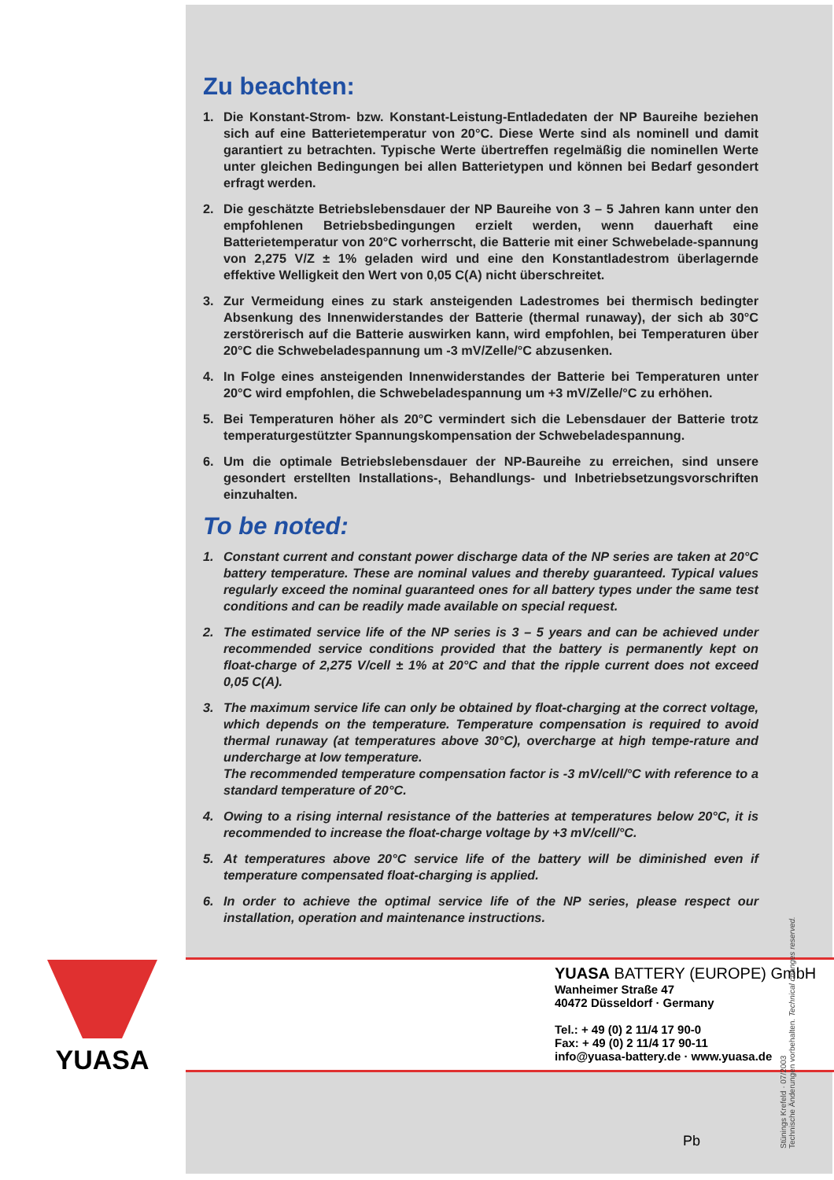Zu beachten:
1. Die Konstant-Strom- bzw. Konstant-Leistung-Entladedaten der NP Baureihe beziehen sich auf eine Batterietemperatur von 20°C. Diese Werte sind als nominell und damit garantiert zu betrachten. Typische Werte übertreffen regelmäßig die nominellen Werte unter gleichen Bedingungen bei allen Batterietypen und können bei Bedarf gesondert erfragt werden.
2. Die geschätzte Betriebslebensdauer der NP Baureihe von 3 – 5 Jahren kann unter den empfohlenen Betriebsbedingungen erzielt werden, wenn dauerhaft eine Batterietemperatur von 20°C vorherrscht, die Batterie mit einer Schwebelade-spannung von 2,275 V/Z ± 1% geladen wird und eine den Konstantladestrom überlagernde effektive Welligkeit den Wert von 0,05 C(A) nicht überschreitet.
3. Zur Vermeidung eines zu stark ansteigenden Ladestromes bei thermisch bedingter Absenkung des Innenwiderstandes der Batterie (thermal runaway), der sich ab 30°C zerstörerisch auf die Batterie auswirken kann, wird empfohlen, bei Temperaturen über 20°C die Schwebeladespannung um -3 mV/Zelle/°C abzusenken.
4. In Folge eines ansteigenden Innenwiderstandes der Batterie bei Temperaturen unter 20°C wird empfohlen, die Schwebeladespannung um +3 mV/Zelle/°C zu erhöhen.
5. Bei Temperaturen höher als 20°C vermindert sich die Lebensdauer der Batterie trotz temperaturgestützter Spannungskompensation der Schwebeladespannung.
6. Um die optimale Betriebslebensdauer der NP-Baureihe zu erreichen, sind unsere gesondert erstellten Installations-, Behandlungs- und Inbetriebsetzungsvorschriften einzuhalten.
To be noted:
1. Constant current and constant power discharge data of the NP series are taken at 20°C battery temperature. These are nominal values and thereby guaranteed. Typical values regularly exceed the nominal guaranteed ones for all battery types under the same test conditions and can be readily made available on special request.
2. The estimated service life of the NP series is 3 – 5 years and can be achieved under recommended service conditions provided that the battery is permanently kept on float-charge of 2,275 V/cell ± 1% at 20°C and that the ripple current does not exceed 0,05 C(A).
3. The maximum service life can only be obtained by float-charging at the correct voltage, which depends on the temperature. Temperature compensation is required to avoid thermal runaway (at temperatures above 30°C), overcharge at high tempe-rature and undercharge at low temperature.
The recommended temperature compensation factor is -3 mV/cell/°C with reference to a standard temperature of 20°C.
4. Owing to a rising internal resistance of the batteries at temperatures below 20°C, it is recommended to increase the float-charge voltage by +3 mV/cell/°C.
5. At temperatures above 20°C service life of the battery will be diminished even if temperature compensated float-charging is applied.
6. In order to achieve the optimal service life of the NP series, please respect our installation, operation and maintenance instructions.
YUASA BATTERY (EUROPE) GmbH
Wanheimer Straße 47
40472 Düsseldorf · Germany
Tel.: + 49 (0) 2 11/4 17 90-0
Fax: + 49 (0) 2 11/4 17 90-11
info@yuasa-battery.de · www.yuasa.de
YUASA
Pb
Stünings Krefeld · 07/2003
Technische Änderungen vorbehalten. Technical changes reserved.